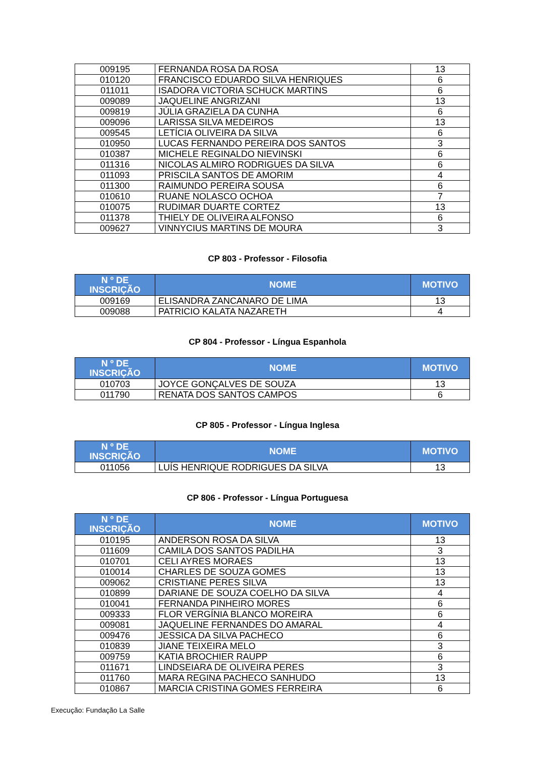| 009195 | FERNANDA ROSA DA ROSA | 13 |
| 010120 | FRANCISCO EDUARDO SILVA HENRIQUES | 6 |
| 011011 | ISADORA VICTORIA SCHUCK MARTINS | 6 |
| 009089 | JAQUELINE ANGRIZANI | 13 |
| 009819 | JÚLIA GRAZIELA DA CUNHA | 6 |
| 009096 | LARISSA SILVA MEDEIROS | 13 |
| 009545 | LETÍCIA OLIVEIRA DA SILVA | 6 |
| 010950 | LUCAS FERNANDO PEREIRA DOS SANTOS | 3 |
| 010387 | MICHELE REGINALDO NIEVINSKI | 6 |
| 011316 | NICOLAS ALMIRO RODRIGUES DA SILVA | 6 |
| 011093 | PRISCILA SANTOS DE AMORIM | 4 |
| 011300 | RAIMUNDO PEREIRA SOUSA | 6 |
| 010610 | RUANE NOLASCO OCHOA | 7 |
| 010075 | RUDIMAR DUARTE CORTEZ | 13 |
| 011378 | THIELY DE OLIVEIRA ALFONSO | 6 |
| 009627 | VINNYCIUS MARTINS DE MOURA | 3 |
CP 803 - Professor - Filosofia
| N º DE INSCRIÇÃO | NOME | MOTIVO |
| --- | --- | --- |
| 009169 | ELISANDRA ZANCANARO DE LIMA | 13 |
| 009088 | PATRICIO KALATA NAZARETH | 4 |
CP 804 - Professor - Língua Espanhola
| N º DE INSCRIÇÃO | NOME | MOTIVO |
| --- | --- | --- |
| 010703 | JOYCE GONÇALVES DE SOUZA | 13 |
| 011790 | RENATA DOS SANTOS CAMPOS | 6 |
CP 805 - Professor - Língua Inglesa
| N º DE INSCRIÇÃO | NOME | MOTIVO |
| --- | --- | --- |
| 011056 | LUÍS HENRIQUE RODRIGUES DA SILVA | 13 |
CP 806 - Professor - Língua Portuguesa
| N º DE INSCRIÇÃO | NOME | MOTIVO |
| --- | --- | --- |
| 010195 | ANDERSON ROSA DA SILVA | 13 |
| 011609 | CAMILA DOS SANTOS PADILHA | 3 |
| 010701 | CELI AYRES MORAES | 13 |
| 010014 | CHARLES DE SOUZA GOMES | 13 |
| 009062 | CRISTIANE PERES SILVA | 13 |
| 010899 | DARIANE DE SOUZA COELHO DA SILVA | 4 |
| 010041 | FERNANDA PINHEIRO MORES | 6 |
| 009333 | FLOR VERGÍNIA BLANCO MOREIRA | 6 |
| 009081 | JAQUELINE FERNANDES DO AMARAL | 4 |
| 009476 | JESSICA DA SILVA PACHECO | 6 |
| 010839 | JIANE TEIXEIRA MELO | 3 |
| 009759 | KATIA BROCHIER RAUPP | 6 |
| 011671 | LINDSEIARA DE OLIVEIRA PERES | 3 |
| 011760 | MARA REGINA PACHECO SANHUDO | 13 |
| 010867 | MARCIA CRISTINA GOMES FERREIRA | 6 |
Execução: Fundação La Salle